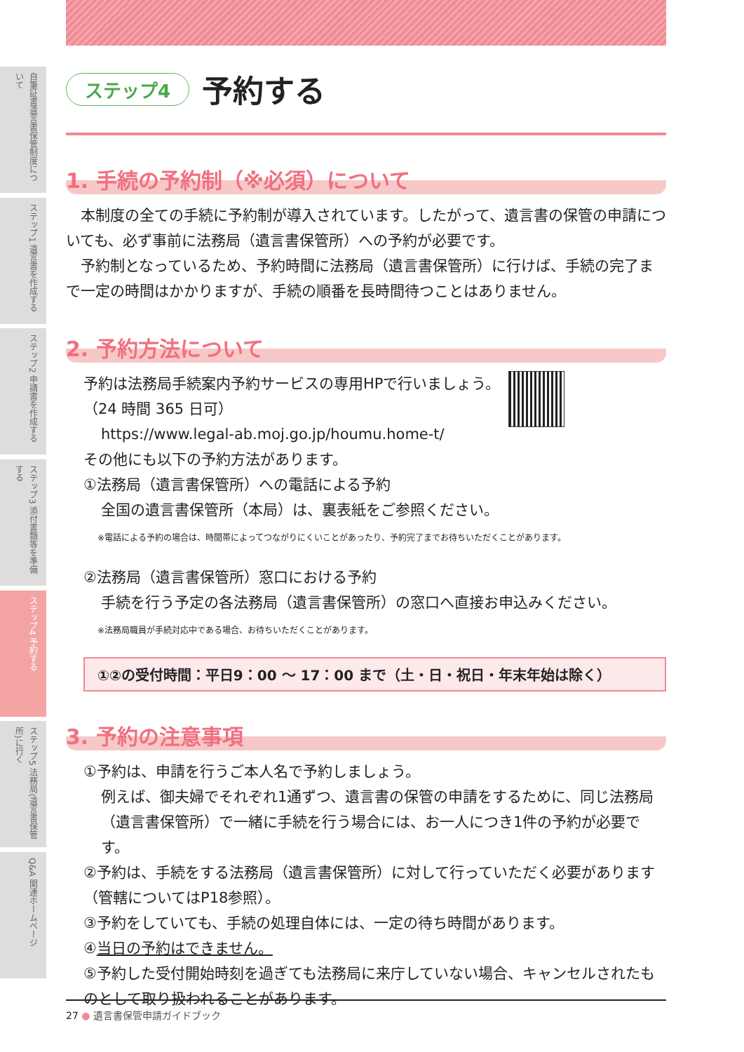自筆証書遺言書保管制度について
ステップ1 遺言書を作成する
ステップ2 申請書を作成する
ステップ3 添付書類等を準備する
ステップ4 予約する
ステップ5 法務局(遺言書保管所)に行く
Q&A 関連ホームページ
ステップ4
予約する
1. 手続の予約制（※必須）について
　本制度の全ての手続に予約制が導入されています。したがって、遺言書の保管の申請についても、必ず事前に法務局（遺言書保管所）への予約が必要です。
　予約制となっているため、予約時間に法務局（遺言書保管所）に行けば、手続の完了まで一定の時間はかかりますが、手続の順番を長時間待つことはありません。
2. 予約方法について
予約は法務局手続案内予約サービスの専用HPで行いましょう。
（24 時間 365 日可）
https://www.legal-ab.moj.go.jp/houmu.home-t/
その他にも以下の予約方法があります。
①法務局（遺言書保管所）への電話による予約
全国の遺言書保管所（本局）は、裏表紙をご参照ください。
※電話による予約の場合は、時間帯によってつながりにくいことがあったり、予約完了までお待ちいただくことがあります。
②法務局（遺言書保管所）窓口における予約
手続を行う予定の各法務局（遺言書保管所）の窓口へ直接お申込みください。
※法務局職員が手続対応中である場合、お待ちいただくことがあります。
①②の受付時間：平日9：00 ～ 17：00 まで（土・日・祝日・年末年始は除く）
3. 予約の注意事項
①予約は、申請を行うご本人名で予約しましょう。
例えば、御夫婦でそれぞれ1通ずつ、遺言書の保管の申請をするために、同じ法務局（遺言書保管所）で一緒に手続を行う場合には、お一人につき1件の予約が必要です。
②予約は、手続をする法務局（遺言書保管所）に対して行っていただく必要があります（管轄についてはP18参照）。
③予約をしていても、手続の処理自体には、一定の待ち時間があります。
④当日の予約はできません。
⑤予約した受付開始時刻を過ぎても法務局に来庁していない場合、キャンセルされたものとして取り扱われることがあります。
27 ● 遺言書保管申請ガイドブック